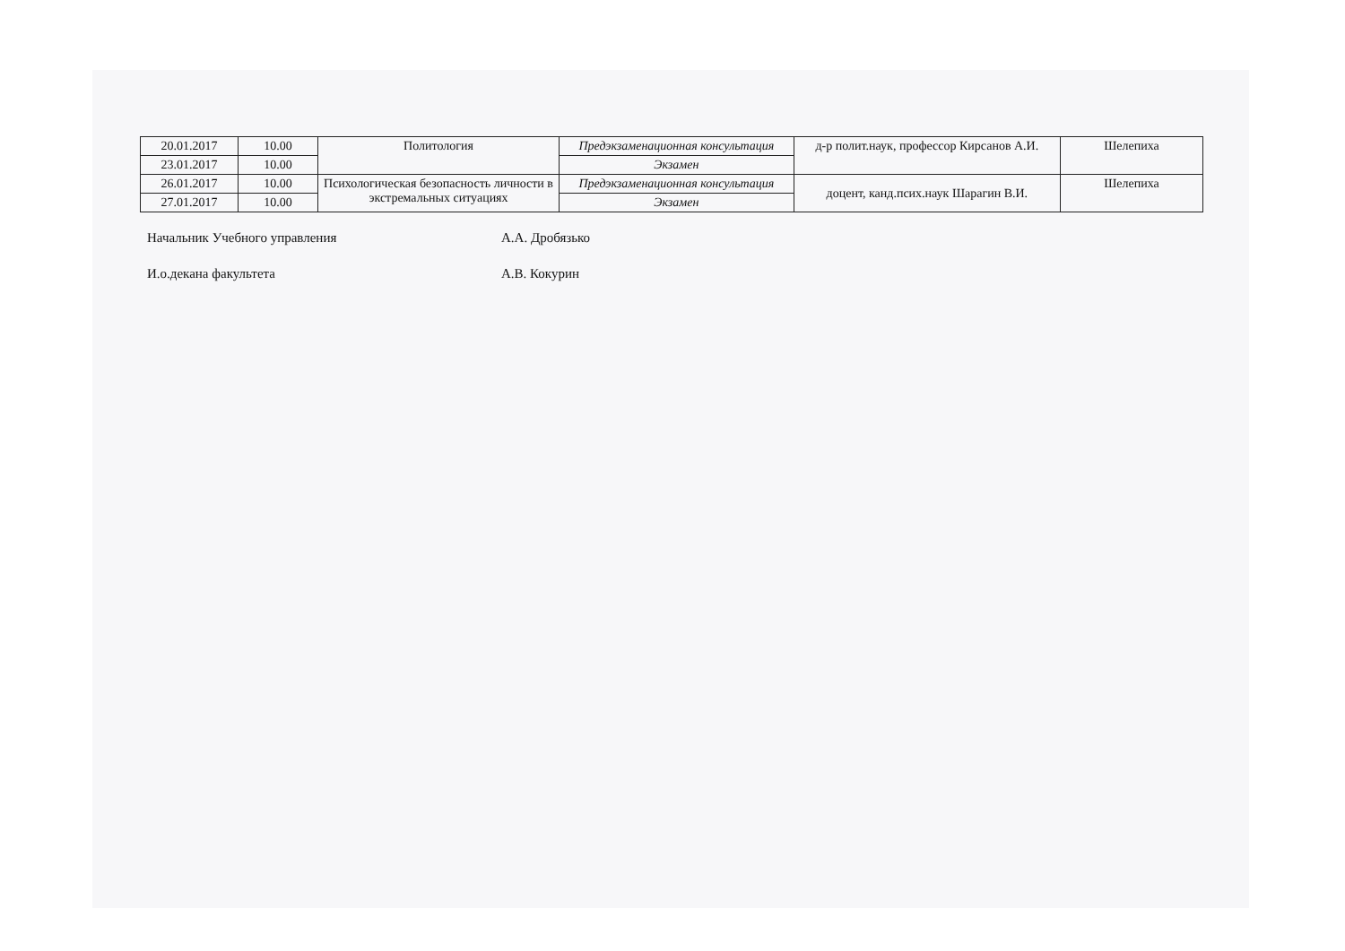| 20.01.2017 | 10.00 | Политология | Предэкзаменационная консультация | д-р полит.наук, профессор Кирсанов А.И. | Шелепиха |
| 23.01.2017 | 10.00 | | Экзамен | | |
| 26.01.2017 | 10.00 | Психологическая безопасность личности в экстремальных ситуациях | Предэкзаменационная консультация | доцент, канд.псих.наук Шарагин В.И. | Шелепиха |
| 27.01.2017 | 10.00 | | Экзамен | | |
Начальник Учебного управления А.А. Дробязько
И.о.декана факультета А.В. Кокурин